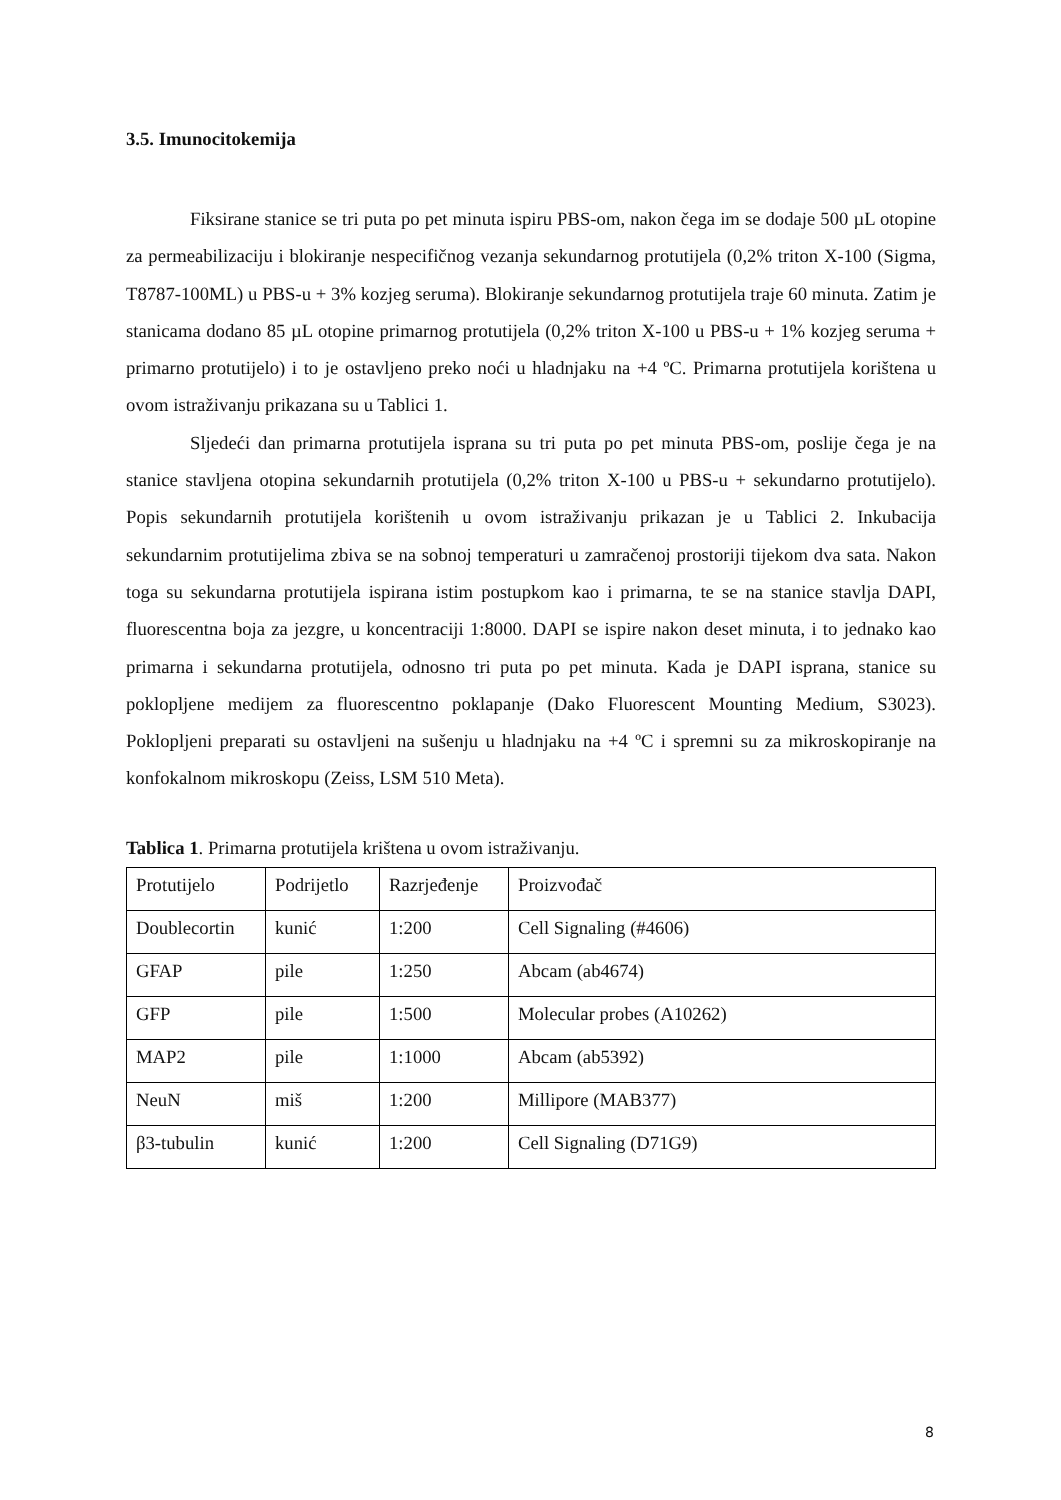3.5. Imunocitokemija
Fiksirane stanice se tri puta po pet minuta ispiru PBS-om, nakon čega im se dodaje 500 µL otopine za permeabilizaciju i blokiranje nespecifičnog vezanja sekundarnog protutijela (0,2% triton X-100 (Sigma, T8787-100ML) u PBS-u + 3% kozjeg seruma). Blokiranje sekundarnog protutijela traje 60 minuta. Zatim je stanicama dodano 85 µL otopine primarnog protutijela (0,2% triton X-100 u PBS-u + 1% kozjeg seruma + primarno protutijelo) i to je ostavljeno preko noći u hladnjaku na +4 ºC. Primarna protutijela korištena u ovom istraživanju prikazana su u Tablici 1.
Sljedeći dan primarna protutijela isprana su tri puta po pet minuta PBS-om, poslije čega je na stanice stavljena otopina sekundarnih protutijela (0,2% triton X-100 u PBS-u + sekundarno protutijelo). Popis sekundarnih protutijela korištenih u ovom istraživanju prikazan je u Tablici 2. Inkubacija sekundarnim protutijelima zbiva se na sobnoj temperaturi u zamračenoj prostoriji tijekom dva sata. Nakon toga su sekundarna protutijela ispirana istim postupkom kao i primarna, te se na stanice stavlja DAPI, fluorescentna boja za jezgre, u koncentraciji 1:8000. DAPI se ispire nakon deset minuta, i to jednako kao primarna i sekundarna protutijela, odnosno tri puta po pet minuta. Kada je DAPI isprana, stanice su poklopljene medijem za fluorescentno poklapanje (Dako Fluorescent Mounting Medium, S3023). Poklopljeni preparati su ostavljeni na sušenju u hladnjaku na +4 ºC i spremni su za mikroskopiranje na konfokalnom mikroskopu (Zeiss, LSM 510 Meta).
Tablica 1. Primarna protutijela krištena u ovom istraživanju.
| Protutijelo | Podrijetlo | Razrjeđenje | Proizvođač |
| Doublecortin | kunić | 1:200 | Cell Signaling (#4606) |
| GFAP | pile | 1:250 | Abcam (ab4674) |
| GFP | pile | 1:500 | Molecular probes (A10262) |
| MAP2 | pile | 1:1000 | Abcam (ab5392) |
| NeuN | miš | 1:200 | Millipore (MAB377) |
| β3-tubulin | kunić | 1:200 | Cell Signaling (D71G9) |
8